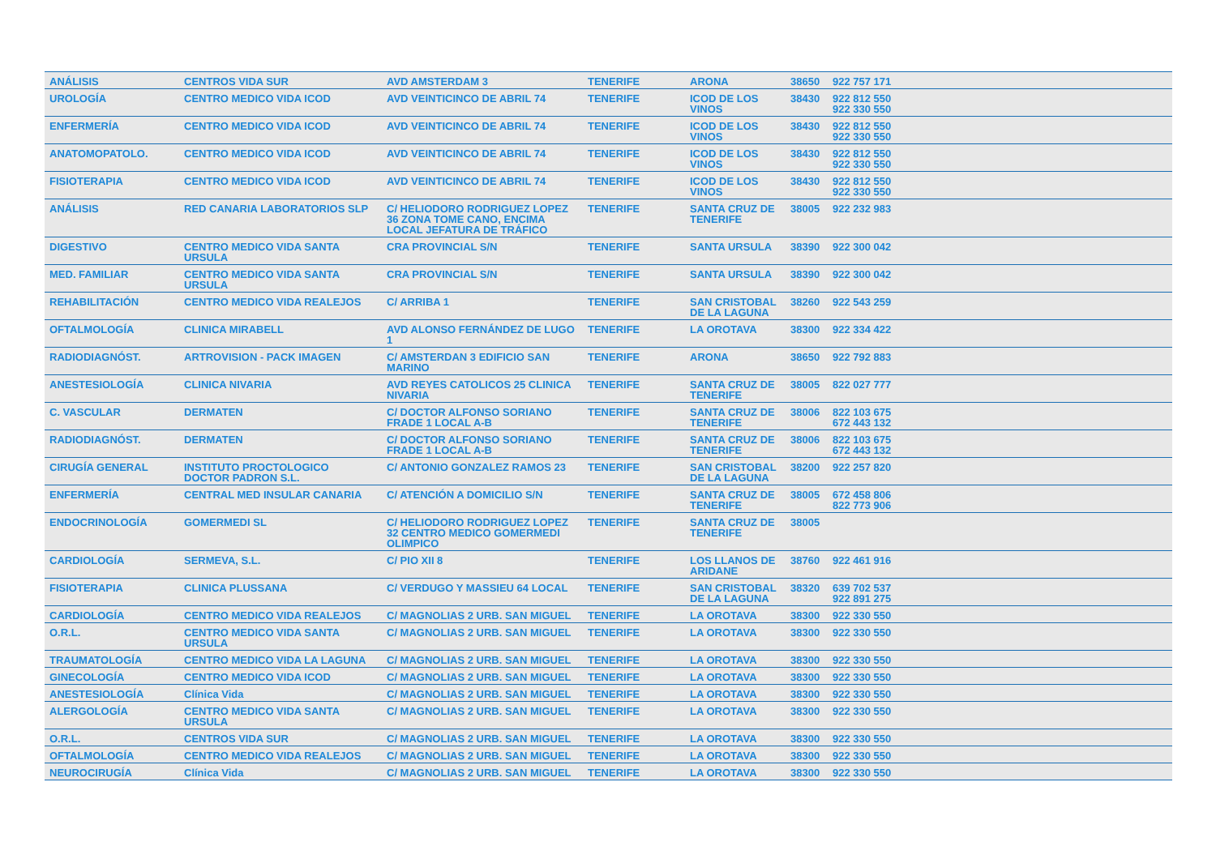| ANÁLISIS | CENTROS VIDA SUR | AVD AMSTERDAM 3 | TENERIFE | ARONA | 38650 | 922 757 171 |
| UROLOGÍA | CENTRO MEDICO VIDA ICOD | AVD VEINTICINCO DE ABRIL 74 | TENERIFE | ICOD DE LOS VINOS | 38430 | 922 812 550 922 330 550 |
| ENFERMERÍA | CENTRO MEDICO VIDA ICOD | AVD VEINTICINCO DE ABRIL 74 | TENERIFE | ICOD DE LOS VINOS | 38430 | 922 812 550 922 330 550 |
| ANATOMOPATOLO. | CENTRO MEDICO VIDA ICOD | AVD VEINTICINCO DE ABRIL 74 | TENERIFE | ICOD DE LOS VINOS | 38430 | 922 812 550 922 330 550 |
| FISIOTERAPIA | CENTRO MEDICO VIDA ICOD | AVD VEINTICINCO DE ABRIL 74 | TENERIFE | ICOD DE LOS VINOS | 38430 | 922 812 550 922 330 550 |
| ANÁLISIS | RED CANARIA LABORATORIOS SLP | C/ HELIODORO RODRIGUEZ LOPEZ 36 ZONA TOME CANO, ENCIMA LOCAL JEFATURA DE TRÁFICO | TENERIFE | SANTA CRUZ DE TENERIFE | 38005 | 922 232 983 |
| DIGESTIVO | CENTRO MEDICO VIDA SANTA URSULA | CRA PROVINCIAL S/N | TENERIFE | SANTA URSULA | 38390 | 922 300 042 |
| MED. FAMILIAR | CENTRO MEDICO VIDA SANTA URSULA | CRA PROVINCIAL S/N | TENERIFE | SANTA URSULA | 38390 | 922 300 042 |
| REHABILITACIÓN | CENTRO MEDICO VIDA REALEJOS | C/ ARRIBA 1 | TENERIFE | SAN CRISTOBAL DE LA LAGUNA | 38260 | 922 543 259 |
| OFTALMOLOGÍA | CLINICA MIRABELL | AVD ALONSO FERNÁNDEZ DE LUGO 1 | TENERIFE | LA OROTAVA | 38300 | 922 334 422 |
| RADIODIAGNÓST. | ARTROVISION - PACK IMAGEN | C/ AMSTERDAN 3 EDIFICIO SAN MARINO | TENERIFE | ARONA | 38650 | 922 792 883 |
| ANESTESIOLOGÍA | CLINICA NIVARIA | AVD REYES CATOLICOS 25 CLINICA NIVARIA | TENERIFE | SANTA CRUZ DE TENERIFE | 38005 | 822 027 777 |
| C. VASCULAR | DERMATEN | C/ DOCTOR ALFONSO SORIANO FRADE 1 LOCAL A-B | TENERIFE | SANTA CRUZ DE TENERIFE | 38006 | 822 103 675 672 443 132 |
| RADIODIAGNÓST. | DERMATEN | C/ DOCTOR ALFONSO SORIANO FRADE 1 LOCAL A-B | TENERIFE | SANTA CRUZ DE TENERIFE | 38006 | 822 103 675 672 443 132 |
| CIRUGÍA GENERAL | INSTITUTO PROCTOLOGICO DOCTOR PADRON S.L. | C/ ANTONIO GONZALEZ RAMOS 23 | TENERIFE | SAN CRISTOBAL DE LA LAGUNA | 38200 | 922 257 820 |
| ENFERMERÍA | CENTRAL MED INSULAR CANARIA | C/ ATENCIÓN A DOMICILIO S/N | TENERIFE | SANTA CRUZ DE TENERIFE | 38005 | 672 458 806 822 773 906 |
| ENDOCRINOLOGÍA | GOMERMEDI SL | C/ HELIODORO RODRIGUEZ LOPEZ 32 CENTRO MEDICO GOMERMEDI OLIMPICO | TENERIFE | SANTA CRUZ DE TENERIFE | 38005 | |
| CARDIOLOGÍA | SERMEVA, S.L. | C/ PIO XII 8 | TENERIFE | LOS LLANOS DE ARIDANE | 38760 | 922 461 916 |
| FISIOTERAPIA | CLINICA PLUSSANA | C/ VERDUGO Y MASSIEU 64 LOCAL | TENERIFE | SAN CRISTOBAL DE LA LAGUNA | 38320 | 639 702 537 922 891 275 |
| CARDIOLOGÍA | CENTRO MEDICO VIDA REALEJOS | C/ MAGNOLIAS 2 URB. SAN MIGUEL | TENERIFE | LA OROTAVA | 38300 | 922 330 550 |
| O.R.L. | CENTRO MEDICO VIDA SANTA URSULA | C/ MAGNOLIAS 2 URB. SAN MIGUEL | TENERIFE | LA OROTAVA | 38300 | 922 330 550 |
| TRAUMATOLOGÍA | CENTRO MEDICO VIDA LA LAGUNA | C/ MAGNOLIAS 2 URB. SAN MIGUEL | TENERIFE | LA OROTAVA | 38300 | 922 330 550 |
| GINECOLOGÍA | CENTRO MEDICO VIDA ICOD | C/ MAGNOLIAS 2 URB. SAN MIGUEL | TENERIFE | LA OROTAVA | 38300 | 922 330 550 |
| ANESTESIOLOGÍA | Clínica Vida | C/ MAGNOLIAS 2 URB. SAN MIGUEL | TENERIFE | LA OROTAVA | 38300 | 922 330 550 |
| ALERGOLOGÍA | CENTRO MEDICO VIDA SANTA URSULA | C/ MAGNOLIAS 2 URB. SAN MIGUEL | TENERIFE | LA OROTAVA | 38300 | 922 330 550 |
| O.R.L. | CENTROS VIDA SUR | C/ MAGNOLIAS 2 URB. SAN MIGUEL | TENERIFE | LA OROTAVA | 38300 | 922 330 550 |
| OFTALMOLOGÍA | CENTRO MEDICO VIDA REALEJOS | C/ MAGNOLIAS 2 URB. SAN MIGUEL | TENERIFE | LA OROTAVA | 38300 | 922 330 550 |
| NEUROCIRUGÍA | Clínica Vida | C/ MAGNOLIAS 2 URB. SAN MIGUEL | TENERIFE | LA OROTAVA | 38300 | 922 330 550 |